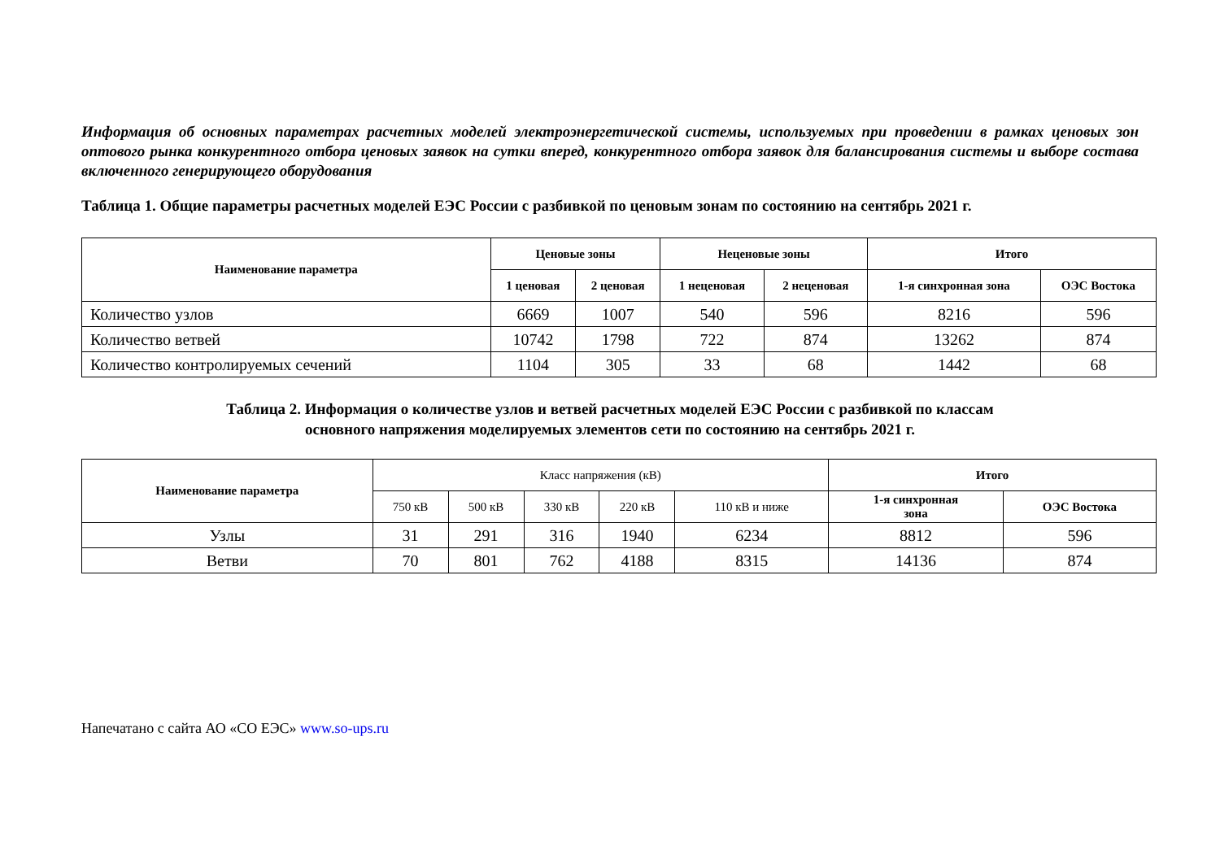Информация об основных параметрах расчетных моделей электроэнергетической системы, используемых при проведении в рамках ценовых зон оптового рынка конкурентного отбора ценовых заявок на сутки вперед, конкурентного отбора заявок для балансирования системы и выборе состава включенного генерирующего оборудования
Таблица 1. Общие параметры расчетных моделей ЕЭС России с разбивкой по ценовым зонам по состоянию на сентябрь 2021 г.
| Наименование параметра | Ценовые зоны | | Неценовые зоны | | Итого | |
| --- | --- | --- | --- | --- | --- | --- |
| | 1 ценовая | 2 ценовая | 1 неценовая | 2 неценовая | 1-я синхронная зона | ОЭС Востока |
| Количество узлов | 6669 | 1007 | 540 | 596 | 8216 | 596 |
| Количество ветвей | 10742 | 1798 | 722 | 874 | 13262 | 874 |
| Количество контролируемых сечений | 1104 | 305 | 33 | 68 | 1442 | 68 |
Таблица 2. Информация о количестве узлов и ветвей расчетных моделей ЕЭС России с разбивкой по классам
основного напряжения моделируемых элементов сети по состоянию на сентябрь 2021 г.
| Наименование параметра | Класс напряжения (кВ) | | | | | Итого | |
| --- | --- | --- | --- | --- | --- | --- | --- |
| | 750 кВ | 500 кВ | 330 кВ | 220 кВ | 110 кВ и ниже | 1-я синхронная зона | ОЭС Востока |
| Узлы | 31 | 291 | 316 | 1940 | 6234 | 8812 | 596 |
| Ветви | 70 | 801 | 762 | 4188 | 8315 | 14136 | 874 |
Напечатано с сайта АО «СО ЕЭС» www.so-ups.ru